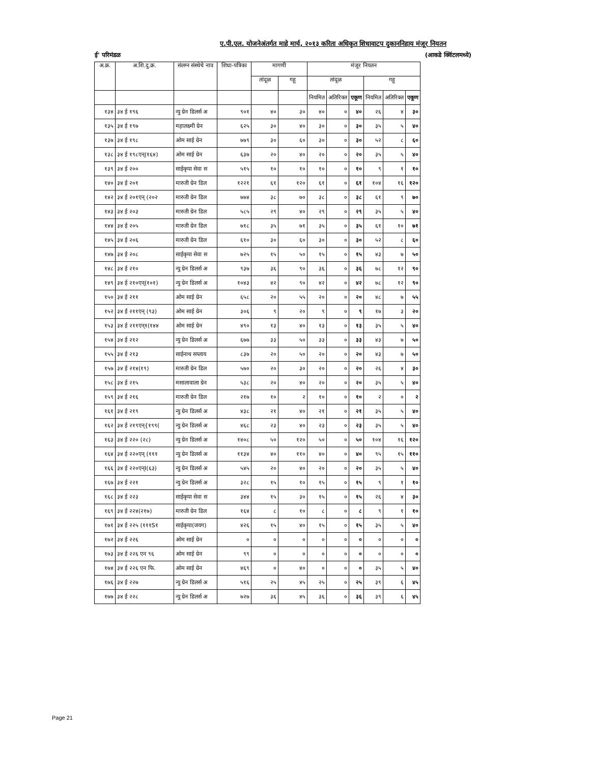ए.पी.एल. योजनेअंतर्गत माहे मार्च, २०१३ करिता अधिकृत शिधावाटप दुकाननिहाय मंजूर नियतन
ई' परिमंडळ (आकडे क्विंटलमध्ये)
| अ.क्र. | अ.शि.दु.क्र. | संलग्न संस्थेचे नाव | शिधा-पत्रिका | मागणी | | मंजूर नियतन | | | | | |
| --- | --- | --- | --- | --- | --- | --- | --- | --- | --- | --- | --- |
| | | | | तांदूळ | गहू | तांदूळ | | | गहू | | |
| | | | | | | नियमित | अतिरिक्त | एकूण | नियमित | अतिरिक्त | एकूण |
| १३४ | ३४ ई १९६ | न्यु ग्रेन डिलर्स अ | ९०१ | ४० | ३० | ४० | ० | ४० | २६ | ४ | ३० |
| १३५ | ३४ ई १९७ | महालक्ष्मी ग्रेन | ६२५ | ३० | ४० | ३० | ० | ३० | ३५ | ५ | ४० |
| १३७ | ३४ ई १९८ | ओम साई ग्रेन | ७७९ | ३० | ६० | ३० | ० | ३० | ५२ | ८ | ६० |
| १३८ | ३४ ई १९८एन्(१६४) | ओम साई ग्रेन | ६३७ | २० | ४० | २० | ० | २० | ३५ | ५ | ४० |
| १३९ | ३४ ई २०० | साईकृपा सेवा स | ५१५ | १० | १० | १० | ० | १० | ९ | १ | १० |
| १४० | ३४ ई २०१ | मारुती ग्रेन डिल | १२२१ | ६१ | १२० | ६१ | ० | ६१ | १०४ | १६ | १२० |
| १४२ | ३४ ई २०१एन् (२०२ | मारुती ग्रेन डिल | ७७४ | ३८ | ७० | ३८ | ० | ३८ | ६१ | ९ | ७० |
| १४३ | ३४ ई २०३ | मारुती ग्रेन डिल | ५८५ | २९ | ४० | २९ | ० | २९ | ३५ | ५ | ४० |
| १४४ | ३४ ई २०५ | मारुती ग्रेन डिल | ७१८ | ३५ | ७१ | ३५ | ० | ३५ | ६१ | १० | ७१ |
| १४५ | ३४ ई २०६ | मारुती ग्रेन डिल | ६१० | ३० | ६० | ३० | ० | ३० | ५२ | ८ | ६० |
| १४७ | ३४ ई २०८ | साईकृपा सेवा स | ७२५ | १५ | ५० | १५ | ० | १५ | ४३ | ७ | ५० |
| १४८ | ३४ ई २१० | न्यु ग्रेन डिलर्स अ | ९३७ | ३६ | ९० | ३६ | ० | ३६ | ७८ | १२ | ९० |
| १४९ | ३४ ई २१०एन्(१०१) | न्यु ग्रेन डिलर्स अ | १०४३ | ४२ | ९० | ४२ | ० | ४२ | ७८ | १२ | ९० |
| १५० | ३४ ई २११ | ओम साई ग्रेन | ६५८ | २० | ५५ | २० | ० | २० | ४८ | ७ | ५५ |
| १५२ | ३४ ई २११एन् (९३) | ओम साई ग्रेन | ३०६ | ९ | २० | ९ | ० | ९ | १७ | ३ | २० |
| १५३ | ३४ ई २११एन्१(१४४ | ओम साई ग्रेन | ४९० | १३ | ४० | १३ | ० | १३ | ३५ | ५ | ४० |
| १५४ | ३४ ई २१२ | न्यु ग्रेन डिलर्स अ | ६७७ | ३३ | ५० | ३३ | ० | ३३ | ४३ | ७ | ५० |
| १५५ | ३४ ई २१३ | साईनाथ सप्लाय | ८३७ | २० | ५० | २० | ० | २० | ४३ | ७ | ५० |
| १५७ | ३४ ई २१४(१९) | मारुती ग्रेन डिल | ५७० | २० | ३० | २० | ० | २० | २६ | ४ | ३० |
| १५८ | ३४ ई २१५ | मसालावाला ग्रेन | ५३८ | २० | ४० | २० | ० | २० | ३५ | ५ | ४० |
| १५९ | ३४ ई २१६ | मारुती ग्रेन डिल | २१७ | १० | २ | १० | ० | १० | २ | ० | २ |
| १६१ | ३४ ई २१९ | न्यु ग्रेन डिलर्स अ | ४३८ | २१ | ४० | २१ | ० | २१ | ३५ | ५ | ४० |
| १६२ | ३४ ई २१९एन्{१९९( | न्यु ग्रेन डिलर्स अ | ४६८ | २३ | ४० | २३ | ० | २३ | ३५ | ५ | ४० |
| १६३ | ३४ ई २२० (२८) | न्यु ग्रेन डिलर्स अ | १४०८ | ५० | १२० | ५० | ० | ५० | १०४ | १६ | १२० |
| १६४ | ३४ ई २२०एन् (१११ | न्यु ग्रेन डिलर्स अ | ११३४ | ४० | ११० | ४० | ० | ४० | ९५ | १५ | ११० |
| १६६ | ३४ ई २२०एन्I(६३) | न्यु ग्रेन डिलर्स अ | ५४५ | २० | ४० | २० | ० | २० | ३५ | ५ | ४० |
| १६७ | ३४ ई २२१ | न्यु ग्रेन डिलर्स अ | ३२८ | १५ | १० | १५ | ० | १५ | ९ | १ | १० |
| १६८ | ३४ ई २२३ | साईकृपा सेवा स | ३४४ | १५ | ३० | १५ | ० | १५ | २६ | ४ | ३० |
| १६९ | ३४ ई २२४(२१७) | मारुती ग्रेन डिल | १६४ | ८ | १० | ८ | ० | ८ | ९ | १ | १० |
| १७१ | ३४ ई २२५ (१११S१ | साईकृपा(जयग) | ४२६ | १५ | ४० | १५ | ० | १५ | ३५ | ५ | ४० |
| १७२ | ३४ ई २२६ | ओम साई ग्रेन | ० | ० | ० | ० | ० | ० | ० | ० | ० |
| १७३ | ३४ ई २२६ एन ९६ | ओम साई ग्रेन | ९९ | ० | ० | ० | ० | ० | ० | ० | ० |
| १७४ | ३४ ई २२६ एन फि. | ओम साई ग्रेन | ४६९ | ० | ४० | ० | ० | ० | ३५ | ५ | ४० |
| १७६ | ३४ ई २२७ | न्यु ग्रेन डिलर्स अ | ५१६ | २५ | ४५ | २५ | ० | २५ | ३९ | ६ | ४५ |
| १७७ | ३४ ई २२८ | न्यु ग्रेन डिलर्स अ | ७२७ | ३६ | ४५ | ३६ | ० | ३६ | ३९ | ६ | ४५ |
Page 21